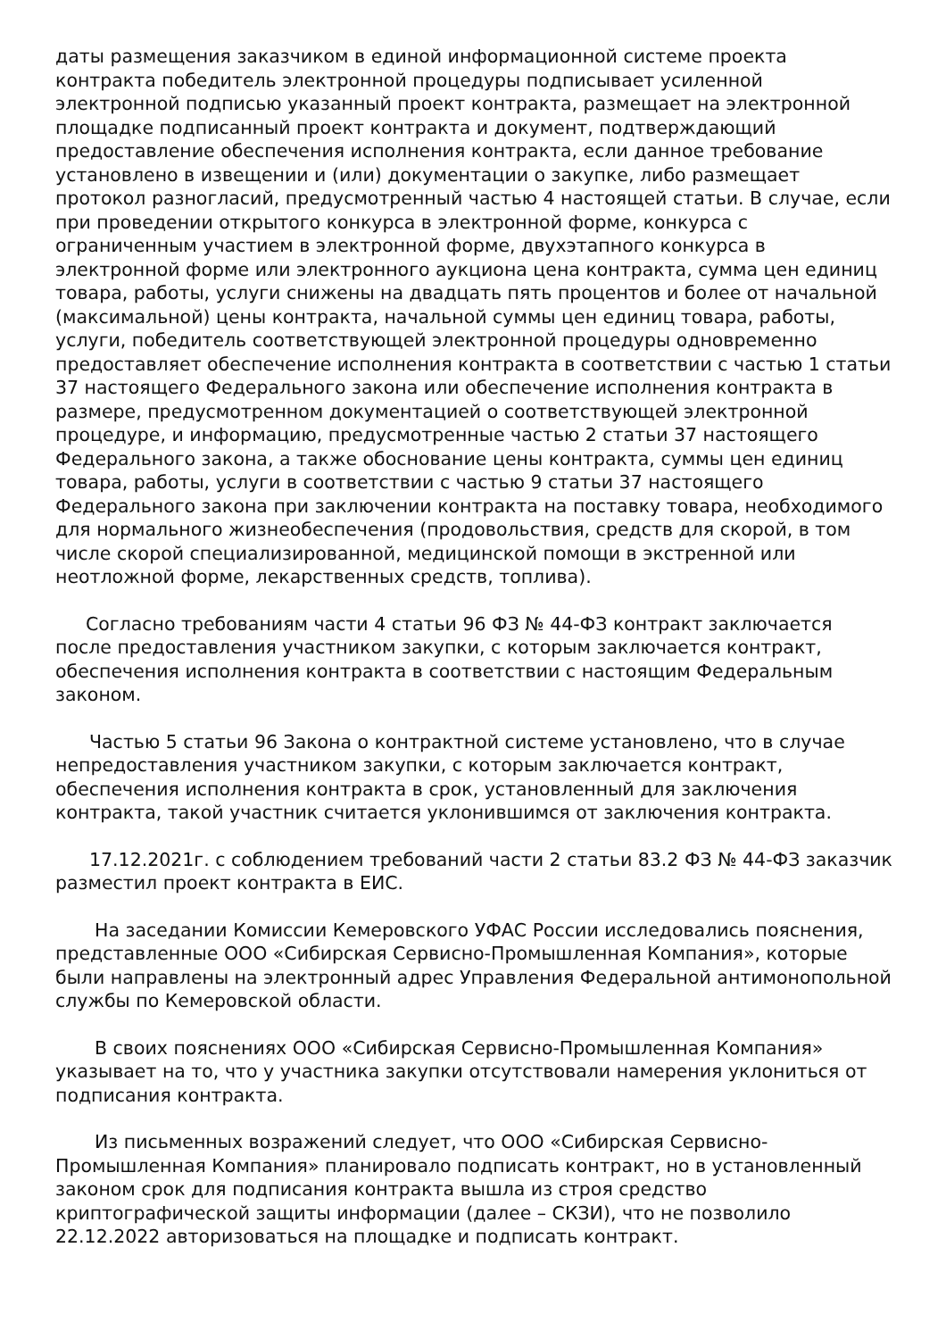даты размещения заказчиком в единой информационной системе проекта контракта победитель электронной процедуры подписывает усиленной электронной подписью указанный проект контракта, размещает на электронной площадке подписанный проект контракта и документ, подтверждающий предоставление обеспечения исполнения контракта, если данное требование установлено в извещении и (или) документации о закупке, либо размещает протокол разногласий, предусмотренный частью 4 настоящей статьи. В случае, если при проведении открытого конкурса в электронной форме, конкурса с ограниченным участием в электронной форме, двухэтапного конкурса в электронной форме или электронного аукциона цена контракта, сумма цен единиц товара, работы, услуги снижены на двадцать пять процентов и более от начальной (максимальной) цены контракта, начальной суммы цен единиц товара, работы, услуги, победитель соответствующей электронной процедуры одновременно предоставляет обеспечение исполнения контракта в соответствии с частью 1 статьи 37 настоящего Федерального закона или обеспечение исполнения контракта в размере, предусмотренном документацией о соответствующей электронной процедуре, и информацию, предусмотренные частью 2 статьи 37 настоящего Федерального закона, а также обоснование цены контракта, суммы цен единиц товара, работы, услуги в соответствии с частью 9 статьи 37 настоящего Федерального закона при заключении контракта на поставку товара, необходимого для нормального жизнеобеспечения (продовольствия, средств для скорой, в том числе скорой специализированной, медицинской помощи в экстренной или неотложной форме, лекарственных средств, топлива).
Согласно требованиям части 4 статьи 96 ФЗ № 44-ФЗ контракт заключается после предоставления участником закупки, с которым заключается контракт, обеспечения исполнения контракта в соответствии с настоящим Федеральным законом.
Частью 5 статьи 96 Закона о контрактной системе установлено, что в случае непредоставления участником закупки, с которым заключается контракт, обеспечения исполнения контракта в срок, установленный для заключения контракта, такой участник считается уклонившимся от заключения контракта.
17.12.2021г. с соблюдением требований части 2 статьи 83.2 ФЗ № 44-ФЗ заказчик разместил проект контракта в ЕИС.
На заседании Комиссии Кемеровского УФАС России исследовались пояснения, представленные ООО «Сибирская Сервисно-Промышленная Компания», которые были направлены на электронный адрес Управления Федеральной антимонопольной службы по Кемеровской области.
В своих пояснениях ООО «Сибирская Сервисно-Промышленная Компания» указывает на то, что у участника закупки отсутствовали намерения уклониться от подписания контракта.
Из письменных возражений следует, что ООО «Сибирская Сервисно-Промышленная Компания» планировало подписать контракт, но в установленный законом срок для подписания контракта вышла из строя средство криптографической защиты информации (далее – СКЗИ), что не позволило 22.12.2022 авторизоваться на площадке и подписать контракт.